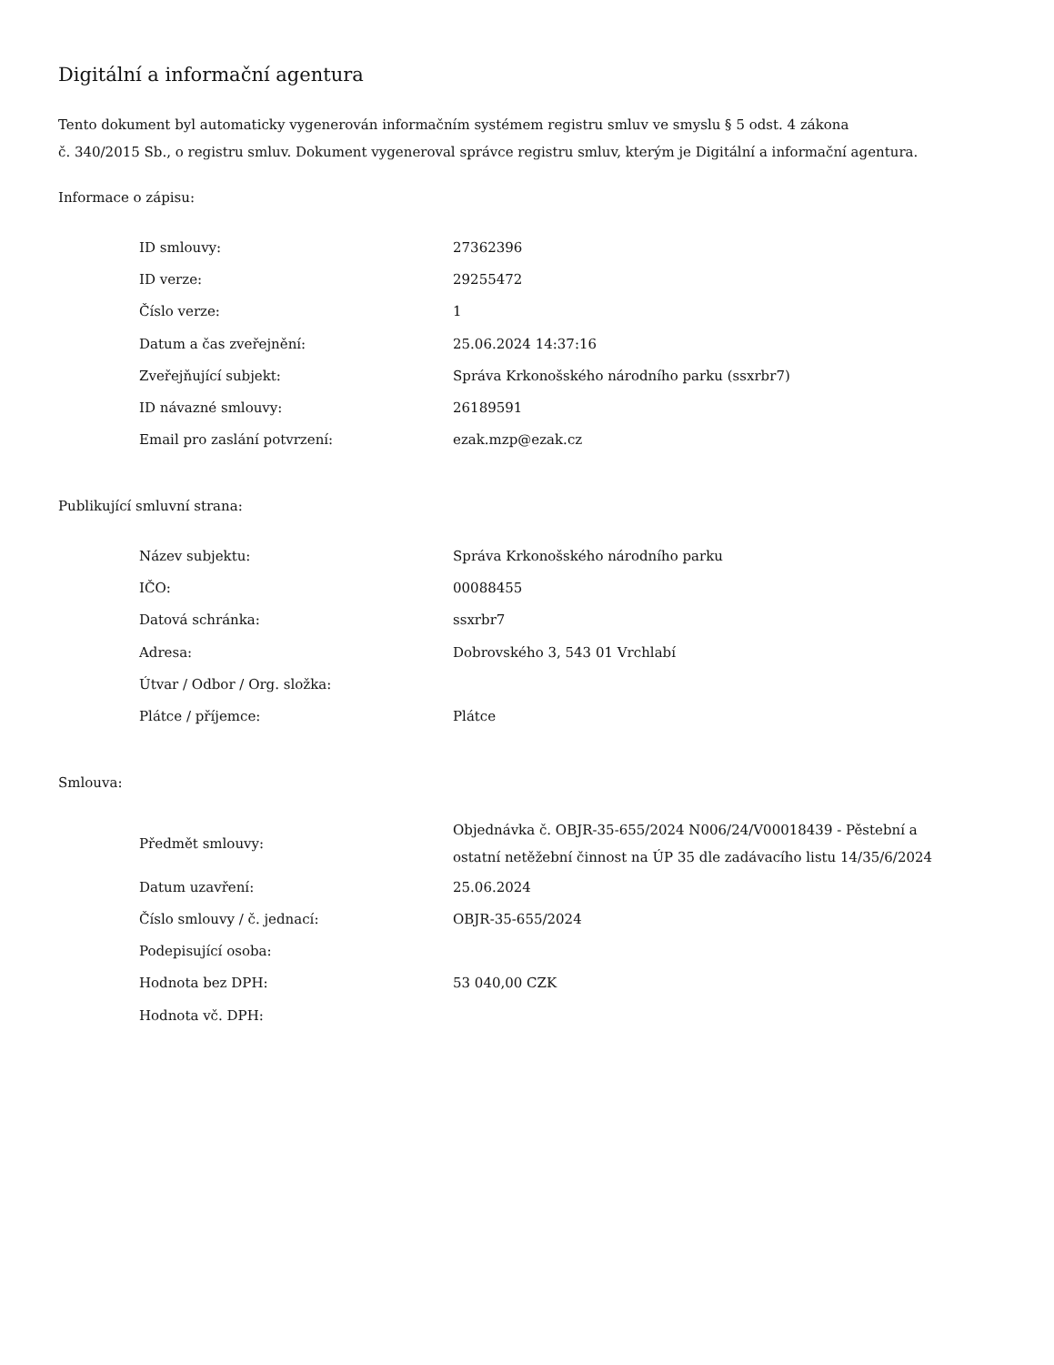Digitální a informační agentura
Tento dokument byl automaticky vygenerován informačním systémem registru smluv ve smyslu § 5 odst. 4 zákona
č. 340/2015 Sb., o registru smluv. Dokument vygeneroval správce registru smluv, kterým je Digitální a informační agentura.
Informace o zápisu:
| ID smlouvy: | 27362396 |
| ID verze: | 29255472 |
| Číslo verze: | 1 |
| Datum a čas zveřejnění: | 25.06.2024 14:37:16 |
| Zveřejňující subjekt: | Správa Krkonošského národního parku (ssxrbr7) |
| ID návazné smlouvy: | 26189591 |
| Email pro zaslání potvrzení: | ezak.mzp@ezak.cz |
Publikující smluvní strana:
| Název subjektu: | Správa Krkonošského národního parku |
| IČO: | 00088455 |
| Datová schránka: | ssxrbr7 |
| Adresa: | Dobrovského 3, 543 01 Vrchlabí |
| Útvar / Odbor / Org. složka: | |
| Plátce / příjemce: | Plátce |
Smlouva:
| Předmět smlouvy: | Objednávka č. OBJR-35-655/2024 N006/24/V00018439 - Pěstební a ostatní netěžební činnost na ÚP 35 dle zadávacího listu 14/35/6/2024 |
| Datum uzavření: | 25.06.2024 |
| Číslo smlouvy / č. jednací: | OBJR-35-655/2024 |
| Podepisující osoba: | |
| Hodnota bez DPH: | 53 040,00 CZK |
| Hodnota vč. DPH: | |